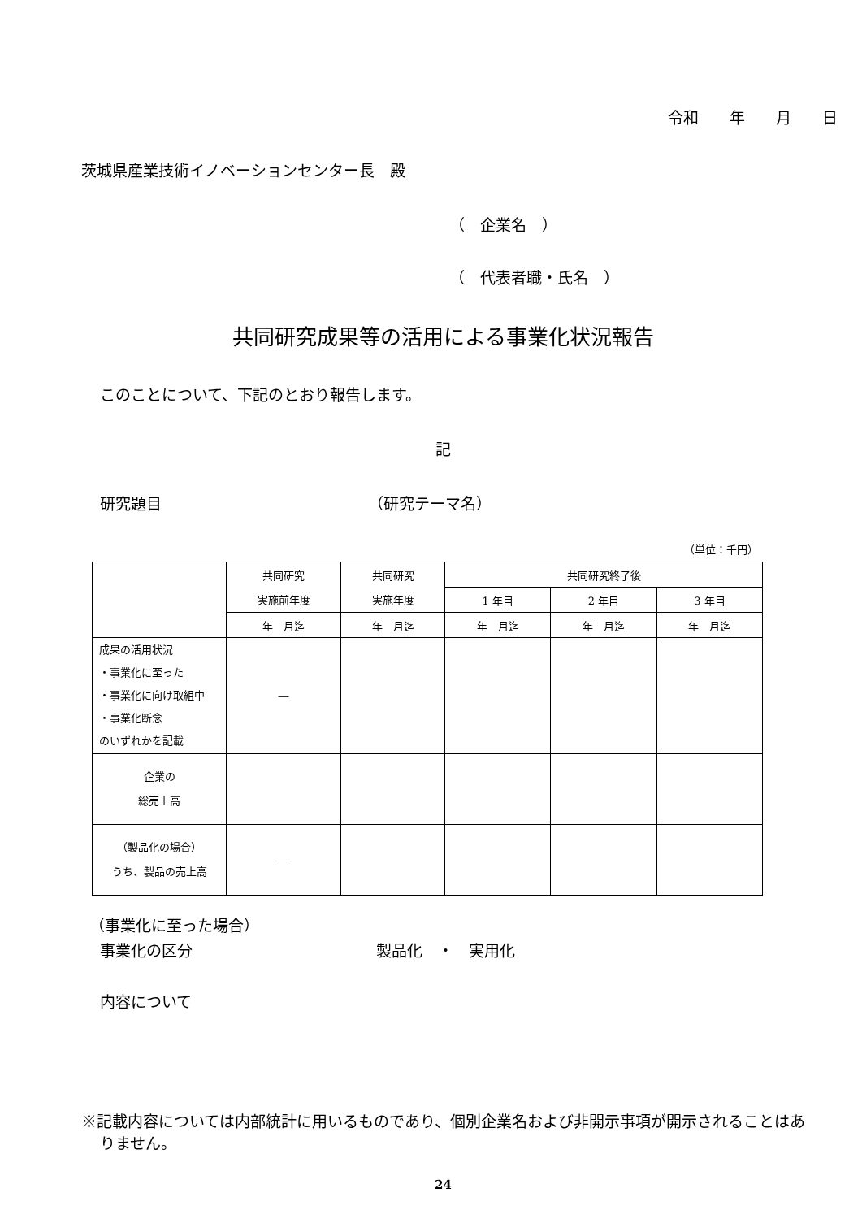令和　　年　　月　　日
茨城県産業技術イノベーションセンター長　殿
（　企業名　）
（　代表者職・氏名　）
共同研究成果等の活用による事業化状況報告
このことについて、下記のとおり報告します。
記
研究題目 （研究テーマ名）
（単位：千円）
| | 共同研究 | 共同研究 | 共同研究終了後 | | |
| --- | --- | --- | --- | --- | --- |
| | 実施前年度 | 実施年度 | 1 年目 | 2 年目 | 3 年目 |
| | 年 月迄 | 年 月迄 | 年 月迄 | 年 月迄 | 年 月迄 |
| 成果の活用状況 ・事業化に至った ・事業化に向け取組中 ・事業化断念 のいずれかを記載 | ― | | | | |
| 企業の 総売上高 | | | | | |
| （製品化の場合） うち、製品の売上高 | ― | | | | |
（事業化に至った場合）
事業化の区分 製品化　・　実用化
内容について
※記載内容については内部統計に用いるものであり、個別企業名および非開示事項が開示されることはありません。
24